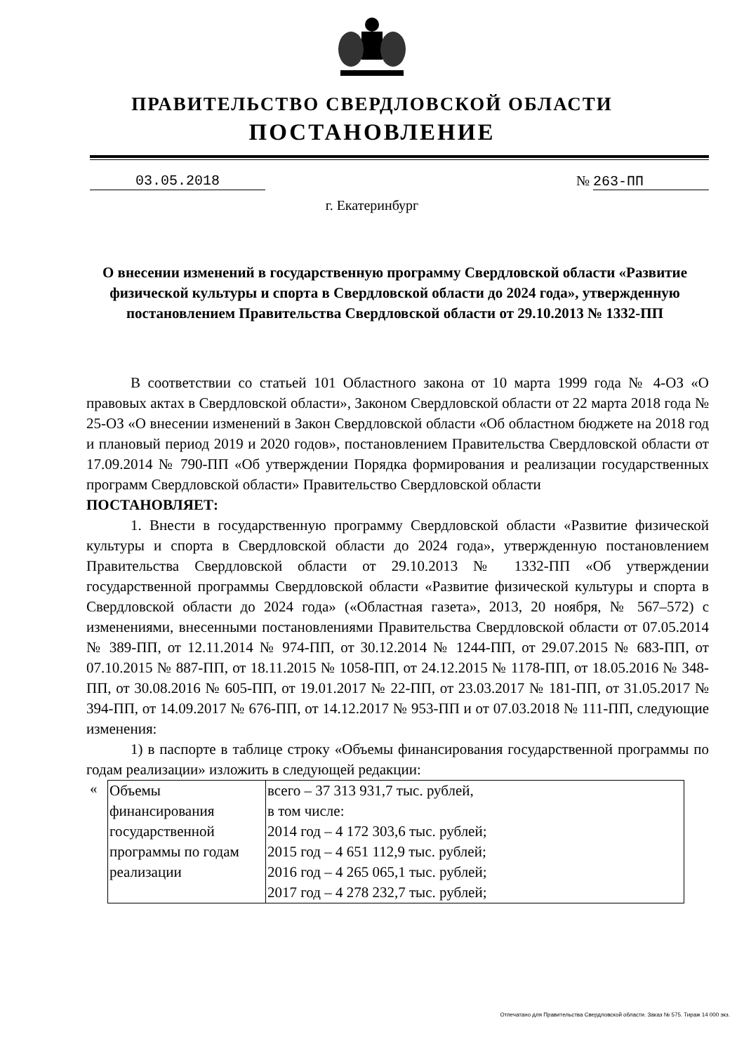ПРАВИТЕЛЬСТВО СВЕРДЛОВСКОЙ ОБЛАСТИ
ПОСТАНОВЛЕНИЕ
03.05.2018 № 263-ПП
г. Екатеринбург
О внесении изменений в государственную программу Свердловской области «Развитие физической культуры и спорта в Свердловской области до 2024 года», утвержденную постановлением Правительства Свердловской области от 29.10.2013 № 1332-ПП
В соответствии со статьей 101 Областного закона от 10 марта 1999 года № 4-ОЗ «О правовых актах в Свердловской области», Законом Свердловской области от 22 марта 2018 года № 25-ОЗ «О внесении изменений в Закон Свердловской области «Об областном бюджете на 2018 год и плановый период 2019 и 2020 годов», постановлением Правительства Свердловской области от 17.09.2014 № 790-ПП «Об утверждении Порядка формирования и реализации государственных программ Свердловской области» Правительство Свердловской области
ПОСТАНОВЛЯЕТ:
1. Внести в государственную программу Свердловской области «Развитие физической культуры и спорта в Свердловской области до 2024 года», утвержденную постановлением Правительства Свердловской области от 29.10.2013 № 1332-ПП «Об утверждении государственной программы Свердловской области «Развитие физической культуры и спорта в Свердловской области до 2024 года» («Областная газета», 2013, 20 ноября, № 567–572) с изменениями, внесенными постановлениями Правительства Свердловской области от 07.05.2014 № 389-ПП, от 12.11.2014 № 974-ПП, от 30.12.2014 № 1244-ПП, от 29.07.2015 № 683-ПП, от 07.10.2015 № 887-ПП, от 18.11.2015 № 1058-ПП, от 24.12.2015 № 1178-ПП, от 18.05.2016 № 348-ПП, от 30.08.2016 № 605-ПП, от 19.01.2017 № 22-ПП, от 23.03.2017 № 181-ПП, от 31.05.2017 № 394-ПП, от 14.09.2017 № 676-ПП, от 14.12.2017 № 953-ПП и от 07.03.2018 № 111-ПП, следующие изменения:
1) в паспорте в таблице строку «Объемы финансирования государственной программы по годам реализации» изложить в следующей редакции:
«
| Объемы финансирования государственной программы по годам реализации | всего – 37 313 931,7 тыс. рублей, в том числе: 2014 год – 4 172 303,6 тыс. рублей; 2015 год – 4 651 112,9 тыс. рублей; 2016 год – 4 265 065,1 тыс. рублей; 2017 год – 4 278 232,7 тыс. рублей; |
Отпечатано для Правительства Свердловской области. Заказ № 575. Тираж 14 000 экз.